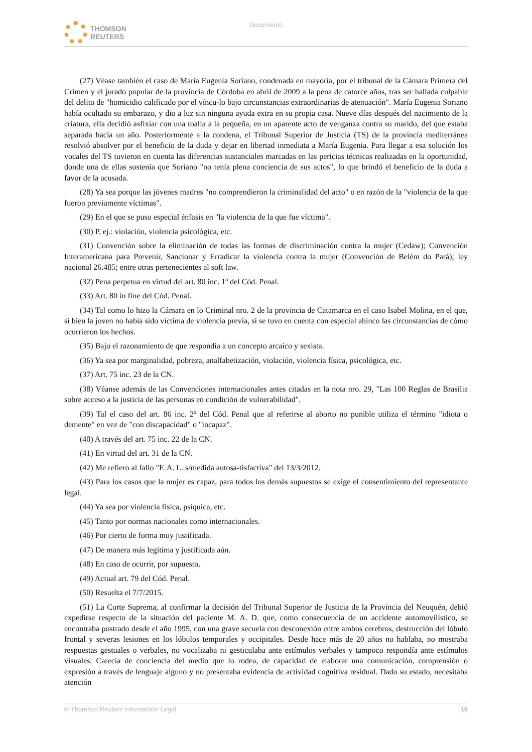THOMSON
REUTERS
Documento
(27) Véase también el caso de María Eugenia Soriano, condenada en mayoría, por el tribunal de la Cámara Primera del Crimen y el jurado popular de la provincia de Córdoba en abril de 2009 a la pena de catorce años, tras ser hallada culpable del delito de "homicidio calificado por el víncu-lo bajo circunstancias extraordinarias de atenuación". María Eugenia Soriano había ocultado su embarazo, y dio a luz sin ninguna ayuda extra en su propia casa. Nueve días después del nacimiento de la criatura, ella decidió asfixiar con una toalla a la pequeña, en un aparente acto de venganza contra su marido, del que estaba separada hacía un año. Posteriormente a la condena, el Tribunal Superior de Justicia (TS) de la provincia mediterránea resolvió absolver por el beneficio de la duda y dejar en libertad inmediata a María Eugenia. Para llegar a esa solución los vocales del TS tuvieron en cuenta las diferencias sustanciales marcadas en las pericias técnicas realizadas en la oportunidad, donde una de ellas sostenía que Soriano "no tenía plena conciencia de sus actos", lo que brindó el beneficio de la duda a favor de la acusada.
(28) Ya sea porque las jóvenes madres "no comprendieron la criminalidad del acto" o en razón de la "violencia de la que fueron previamente víctimas".
(29) En el que se puso especial énfasis en "la violencia de la que fue víctima".
(30) P. ej.: violación, violencia psicológica, etc.
(31) Convención sobre la eliminación de todas las formas de discriminación contra la mujer (Cedaw); Convención Interamericana para Prevenir, Sancionar y Erradicar la violencia contra la mujer (Convención de Belém do Pará); ley nacional 26.485; entre otras pertenecientes al soft law.
(32) Pena perpetua en virtud del art. 80 inc. 1º del Cód. Penal.
(33) Art. 80 in fine del Cód. Penal.
(34) Tal como lo hizo la Cámara en lo Criminal nro. 2 de la provincia de Catamarca en el caso Isabel Molina, en el que, si bien la joven no había sido víctima de violencia previa, sí se tuvo en cuenta con especial ahínco las circunstancias de cómo ocurrieron los hechos.
(35) Bajo el razonamiento de que respondía a un concepto arcaico y sexista.
(36) Ya sea por marginalidad, pobreza, analfabetización, violación, violencia física, psicológica, etc.
(37) Art. 75 inc. 23 de la CN.
(38) Véanse además de las Convenciones internacionales antes citadas en la nota nro. 29, "Las 100 Reglas de Brasilia sobre acceso a la justicia de las personas en condición de vulnerabilidad".
(39) Tal el caso del art. 86 inc. 2º del Cód. Penal que al referirse al aborto no punible utiliza el término "idiota o demente" en vez de "con discapacidad" o "incapaz".
(40) A través del art. 75 inc. 22 de la CN.
(41) En virtud del art. 31 de la CN.
(42) Me refiero al fallo "F. A. L. s/medida autosa-tisfactiva" del 13/3/2012.
(43) Para los casos que la mujer es capaz, para todos los demás supuestos se exige el consentimiento del representante legal.
(44) Ya sea por violencia física, psíquica, etc.
(45) Tanto por normas nacionales como internacionales.
(46) Por cierto de forma muy justificada.
(47) De manera más legítima y justificada aún.
(48) En caso de ocurrir, por supuesto.
(49) Actual art. 79 del Cód. Penal.
(50) Resuelta el 7/7/2015.
(51) La Corte Suprema, al confirmar la decisión del Tribunal Superior de Justicia de la Provincia del Neuquén, debió expedirse respecto de la situación del paciente M. A. D. que, como consecuencia de un accidente automovilístico, se encontraba postrado desde el año 1995, con una grave secuela con desconexión entre ambos cerebros, destrucción del lóbulo frontal y severas lesiones en los lóbulos temporales y occipitales. Desde hace más de 20 años no hablaba, no mostraba respuestas gestuales o verbales, no vocalizaba ni gesticulaba ante estímulos verbales y tampoco respondía ante estímulos visuales. Carecía de conciencia del medio que lo rodea, de capacidad de elaborar una comunicación, comprensión o expresión a través de lenguaje alguno y no presentaba evidencia de actividad cognitiva residual. Dado su estado, necesitaba atención
© Thomson Reuters Información Legal 18